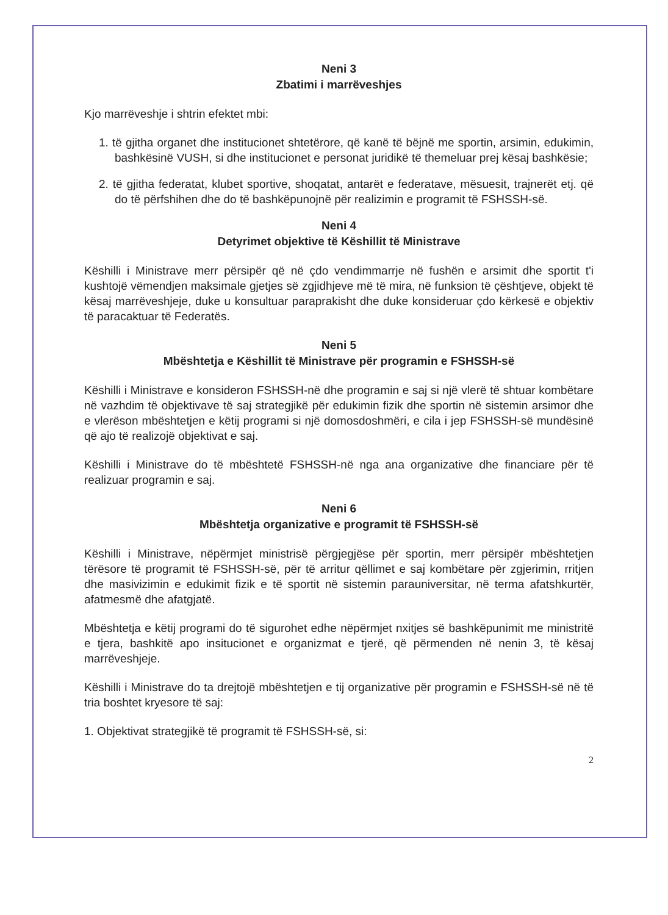Neni 3
Zbatimi i marrëveshjes
Kjo marrëveshje i shtrin efektet mbi:
1. të gjitha organet dhe institucionet shtetërore, që kanë të bëjnë me sportin, arsimin, edukimin, bashkësinë VUSH, si dhe institucionet e personat juridikë të themeluar prej kësaj bashkësie;
2. të gjitha federatat, klubet sportive, shoqatat, antarët e federatave, mësuesit, trajnerët etj. që do të përfshihen dhe do të bashkëpunojnë për realizimin e programit të FSHSSH-së.
Neni 4
Detyrimet objektive të Këshillit të Ministrave
Këshilli i Ministrave merr përsipër që në çdo vendimmarrje në fushën e arsimit dhe sportit t'i kushtojë vëmendjen maksimale gjetjes së zgjidhjeve më të mira, në funksion të çështjeve, objekt të kësaj marrëveshjeje, duke u konsultuar paraprakisht dhe duke konsideruar çdo kërkesë e objektiv të paracaktuar të Federatës.
Neni 5
Mbështetja e Këshillit të Ministrave për programin e FSHSSH-së
Këshilli i Ministrave e konsideron FSHSSH-në dhe programin e saj si një vlerë të shtuar kombëtare në vazhdim të objektivave të saj strategjikë për edukimin fizik dhe sportin në sistemin arsimor dhe e vlerëson mbështetjen e këtij programi si një domosdoshmëri, e cila i jep FSHSSH-së mundësinë që ajo të realizojë objektivat e saj.
Këshilli i Ministrave do të mbështetë FSHSSH-në nga ana organizative dhe financiare për të realizuar programin e saj.
Neni 6
Mbështetja organizative e programit të FSHSSH-së
Këshilli i Ministrave, nëpërmjet ministrisë përgjegjëse për sportin, merr përsipër mbështetjen tërësore të programit të FSHSSH-së, për të arritur qëllimet e saj kombëtare për zgjerimin, rritjen dhe masivizimin e edukimit fizik e të sportit në sistemin parauniversitar, në terma afatshkurtër, afatmesmë dhe afatgjatë.
Mbështetja e këtij programi do të sigurohet edhe nëpërmjet nxitjes së bashkëpunimit me ministritë e tjera, bashkitë apo insitucionet e organizmat e tjerë, që përmenden në nenin 3, të kësaj marrëveshjeje.
Këshilli i Ministrave do ta drejtojë mbështetjen e tij organizative për programin e FSHSSH-së në të tria boshtet kryesore të saj:
1. Objektivat strategjikë të programit të FSHSSH-së, si:
2